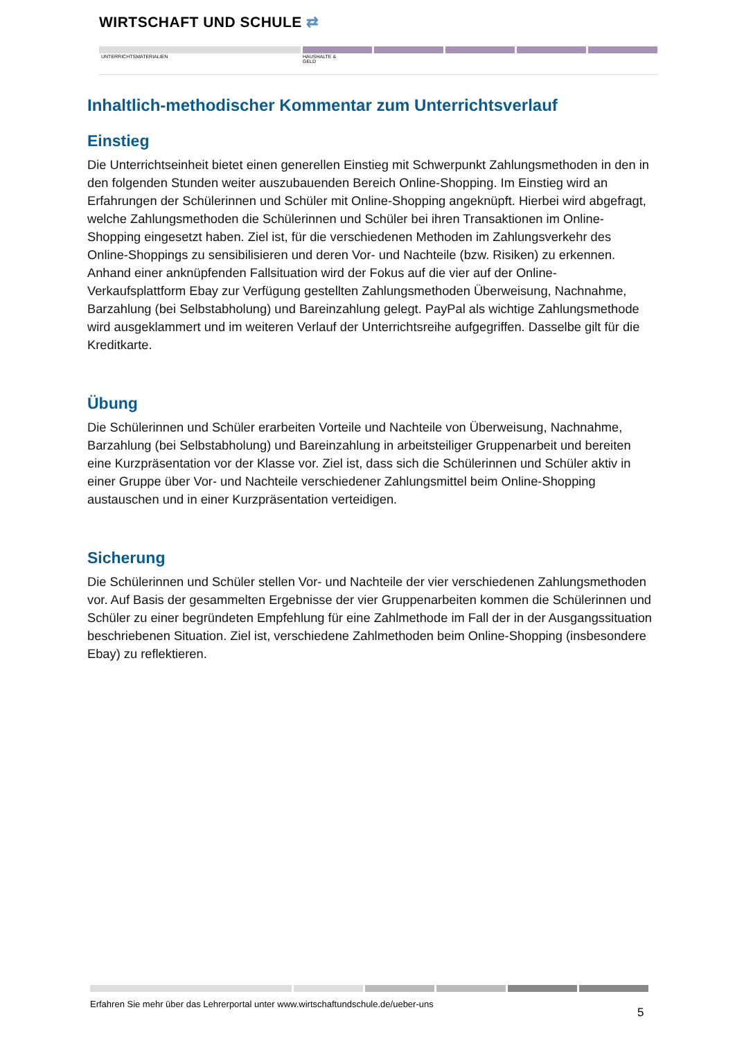WIRTSCHAFT UND SCHULE ⇄
UNTERRICHTSMATERIALIEN
HAUSHALTE &
GELD
Inhaltlich-methodischer Kommentar zum Unterrichtsverlauf
Einstieg
Die Unterrichtseinheit bietet einen generellen Einstieg mit Schwerpunkt Zahlungsmethoden in den in den folgenden Stunden weiter auszubauenden Bereich Online-Shopping. Im Einstieg wird an Erfahrungen der Schülerinnen und Schüler mit Online-Shopping angeknüpft. Hierbei wird abgefragt, welche Zahlungsmethoden die Schülerinnen und Schüler bei ihren Transaktionen im Online-Shopping eingesetzt haben. Ziel ist, für die verschiedenen Methoden im Zahlungsverkehr des Online-Shoppings zu sensibilisieren und deren Vor- und Nachteile (bzw. Risiken) zu erkennen. Anhand einer anknüpfenden Fallsituation wird der Fokus auf die vier auf der Online-Verkaufsplattform Ebay zur Verfügung gestellten Zahlungsmethoden Überweisung, Nachnahme, Barzahlung (bei Selbstabholung) und Bareinzahlung gelegt. PayPal als wichtige Zahlungsmethode wird ausgeklammert und im weiteren Verlauf der Unterrichtsreihe aufgegriffen. Dasselbe gilt für die Kreditkarte.
Übung
Die Schülerinnen und Schüler erarbeiten Vorteile und Nachteile von Überweisung, Nachnahme, Barzahlung (bei Selbstabholung) und Bareinzahlung in arbeitsteiliger Gruppenarbeit und bereiten eine Kurzpräsentation vor der Klasse vor. Ziel ist, dass sich die Schülerinnen und Schüler aktiv in einer Gruppe über Vor- und Nachteile verschiedener Zahlungsmittel beim Online-Shopping austauschen und in einer Kurzpräsentation verteidigen.
Sicherung
Die Schülerinnen und Schüler stellen Vor- und Nachteile der vier verschiedenen Zahlungsmethoden vor. Auf Basis der gesammelten Ergebnisse der vier Gruppenarbeiten kommen die Schülerinnen und Schüler zu einer begründeten Empfehlung für eine Zahlmethode im Fall der in der Ausgangssituation beschriebenen Situation. Ziel ist, verschiedene Zahlmethoden beim Online-Shopping (insbesondere Ebay) zu reflektieren.
Erfahren Sie mehr über das Lehrerportal unter www.wirtschaftundschule.de/ueber-uns
5